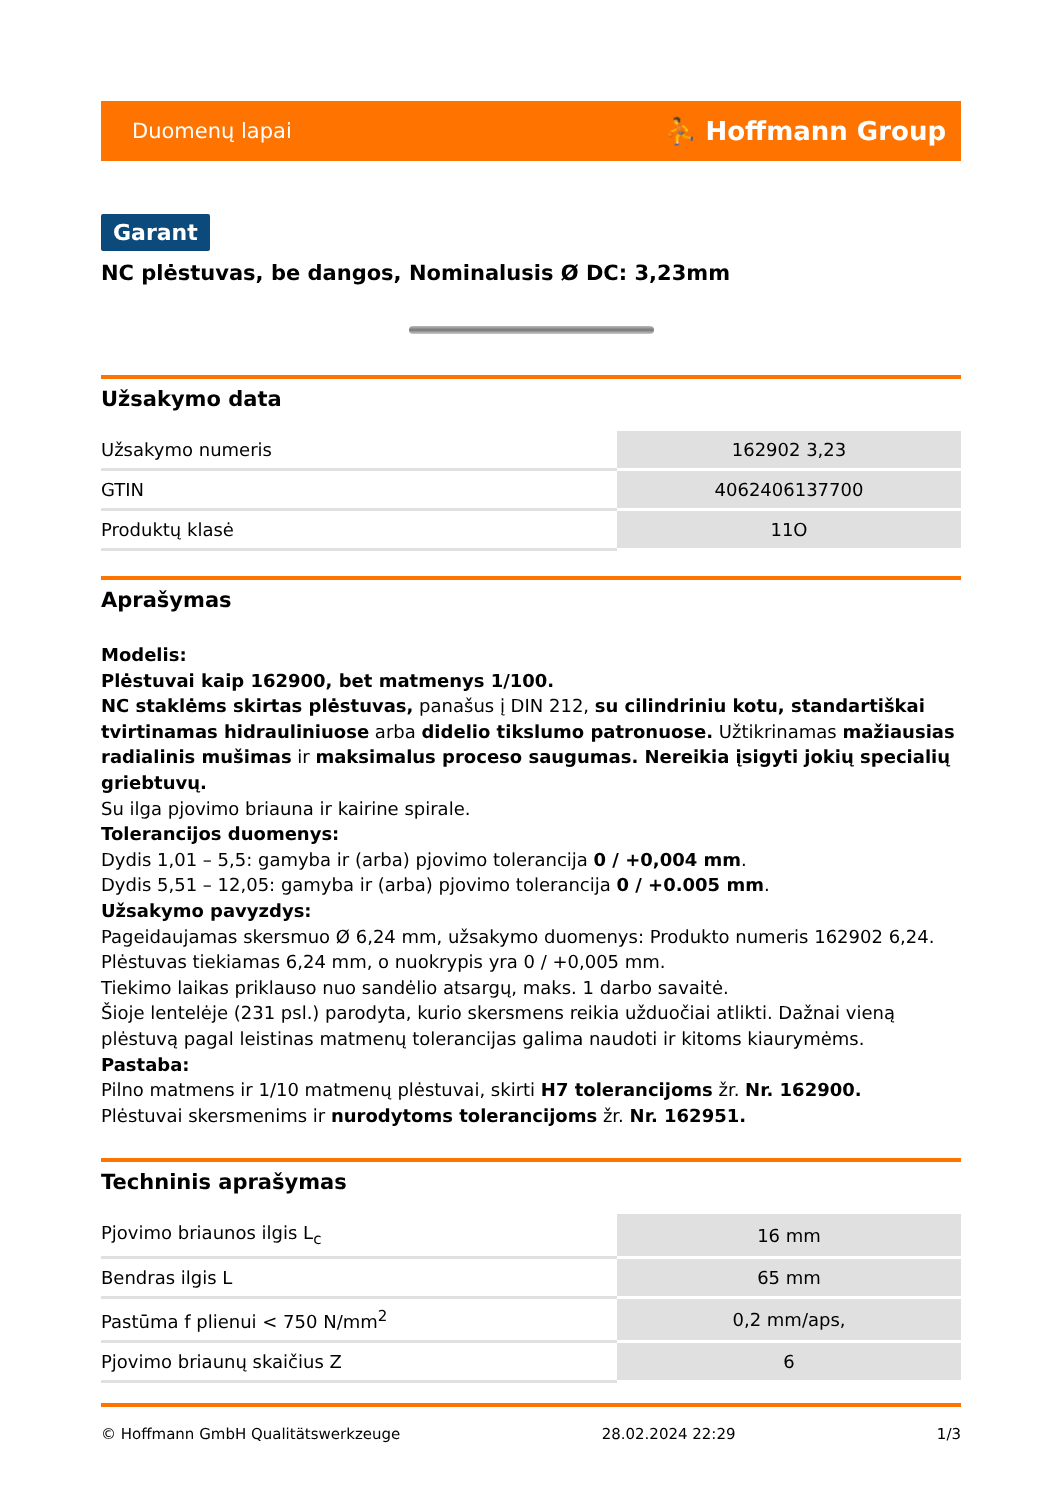Duomenų lapai ⛹ Hoffmann Group
Garant
NC plėstuvas, be dangos, Nominalusis Ø DC: 3,23mm
Užsakymo data
| Užsakymo numeris | 162902 3,23 |
| GTIN | 4062406137700 |
| Produktų klasė | 11O |
Aprašymas
Modelis:
Plėstuvai kaip 162900, bet matmenys 1/100.
NC staklėms skirtas plėstuvas, panašus į DIN 212, su cilindriniu kotu, standartiškai tvirtinamas hidrauliniuose arba didelio tikslumo patronuose. Užtikrinamas mažiausias radialinis mušimas ir maksimalus proceso saugumas. Nereikia įsigyti jokių specialių griebtuvų.
Su ilga pjovimo briauna ir kairine spirale.
Tolerancijos duomenys:
Dydis 1,01 – 5,5: gamyba ir (arba) pjovimo tolerancija 0 / +0,004 mm.
Dydis 5,51 – 12,05: gamyba ir (arba) pjovimo tolerancija 0 / +0.005 mm.
Užsakymo pavyzdys:
Pageidaujamas skersmuo Ø 6,24 mm, užsakymo duomenys: Produkto numeris 162902 6,24.
Plėstuvas tiekiamas 6,24 mm, o nuokrypis yra 0 / +0,005 mm.
Tiekimo laikas priklauso nuo sandėlio atsargų, maks. 1 darbo savaitė.
Šioje lentelėje (231 psl.) parodyta, kurio skersmens reikia užduočiai atlikti. Dažnai vieną plėstuvą pagal leistinas matmenų tolerancijas galima naudoti ir kitoms kiaurymėms.
Pastaba:
Pilno matmens ir 1/10 matmenų plėstuvai, skirti H7 tolerancijoms žr. Nr. 162900.
Plėstuvai skersmenims ir nurodytoms tolerancijoms žr. Nr. 162951.
Techninis aprašymas
| Pjovimo briaunos ilgis L<sub>c</sub> | 16 mm |
| Bendras ilgis L | 65 mm |
| Pastūma f plienui < 750 N/mm<sup>2</sup> | 0,2 mm/aps, |
| Pjovimo briaunų skaičius Z | 6 |
© Hoffmann GmbH Qualitätswerkzeuge 28.02.2024 22:29 1/3